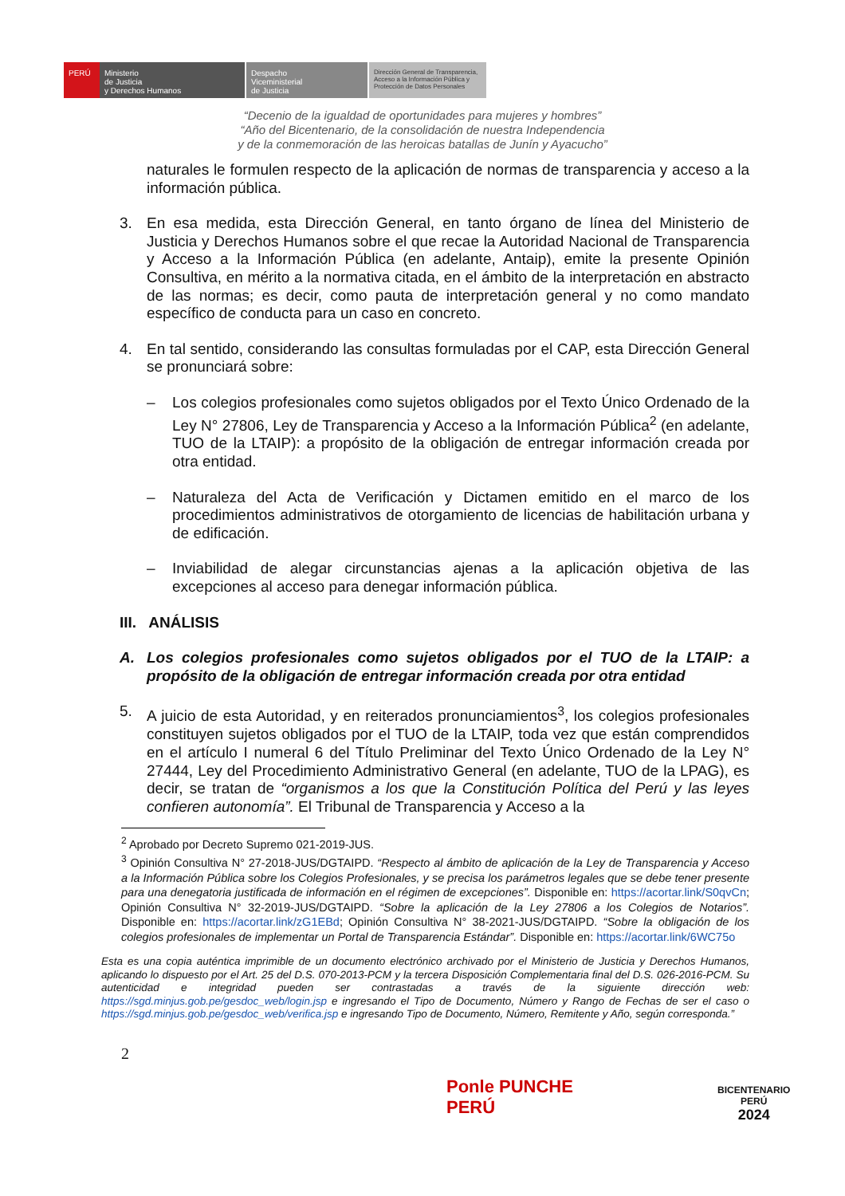PERÚ Ministerio
de Justicia
y Derechos Humanos
Despacho
Viceministerial
de Justicia
Dirección General de Transparencia, Acceso a la Información Pública y Protección de Datos Personales
“Decenio de la igualdad de oportunidades para mujeres y hombres”
“Año del Bicentenario, de la consolidación de nuestra Independencia
y de la conmemoración de las heroicas batallas de Junín y Ayacucho”
naturales le formulen respecto de la aplicación de normas de transparencia y acceso a la información pública.
3. En esa medida, esta Dirección General, en tanto órgano de línea del Ministerio de Justicia y Derechos Humanos sobre el que recae la Autoridad Nacional de Transparencia y Acceso a la Información Pública (en adelante, Antaip), emite la presente Opinión Consultiva, en mérito a la normativa citada, en el ámbito de la interpretación en abstracto de las normas; es decir, como pauta de interpretación general y no como mandato específico de conducta para un caso en concreto.
4. En tal sentido, considerando las consultas formuladas por el CAP, esta Dirección General se pronunciará sobre:
– Los colegios profesionales como sujetos obligados por el Texto Único Ordenado de la Ley N° 27806, Ley de Transparencia y Acceso a la Información Pública<sup>2</sup> (en adelante, TUO de la LTAIP): a propósito de la obligación de entregar información creada por otra entidad.
– Naturaleza del Acta de Verificación y Dictamen emitido en el marco de los procedimientos administrativos de otorgamiento de licencias de habilitación urbana y de edificación.
– Inviabilidad de alegar circunstancias ajenas a la aplicación objetiva de las excepciones al acceso para denegar información pública.
III. ANÁLISIS
A. Los colegios profesionales como sujetos obligados por el TUO de la LTAIP: a propósito de la obligación de entregar información creada por otra entidad
5. A juicio de esta Autoridad, y en reiterados pronunciamientos<sup>3</sup>, los colegios profesionales constituyen sujetos obligados por el TUO de la LTAIP, toda vez que están comprendidos en el artículo I numeral 6 del Título Preliminar del Texto Único Ordenado de la Ley N° 27444, Ley del Procedimiento Administrativo General (en adelante, TUO de la LPAG), es decir, se tratan de “organismos a los que la Constitución Política del Perú y las leyes confieren autonomía”. El Tribunal de Transparencia y Acceso a la
<sup>2</sup> Aprobado por Decreto Supremo 021-2019-JUS.
<sup>3</sup> Opinión Consultiva N° 27-2018-JUS/DGTAIPD. “Respecto al ámbito de aplicación de la Ley de Transparencia y Acceso a la Información Pública sobre los Colegios Profesionales, y se precisa los parámetros legales que se debe tener presente para una denegatoria justificada de información en el régimen de excepciones”. Disponible en: https://acortar.link/S0qvCn; Opinión Consultiva N° 32-2019-JUS/DGTAIPD. “Sobre la aplicación de la Ley 27806 a los Colegios de Notarios”. Disponible en: https://acortar.link/zG1EBd; Opinión Consultiva N° 38-2021-JUS/DGTAIPD. “Sobre la obligación de los colegios profesionales de implementar un Portal de Transparencia Estándar”. Disponible en: https://acortar.link/6WC75o
Esta es una copia auténtica imprimible de un documento electrónico archivado por el Ministerio de Justicia y Derechos Humanos, aplicando lo dispuesto por el Art. 25 del D.S. 070-2013-PCM y la tercera Disposición Complementaria final del D.S. 026-2016-PCM. Su autenticidad e integridad pueden ser contrastadas a través de la siguiente dirección web: https://sgd.minjus.gob.pe/gesdoc_web/login.jsp e ingresando el Tipo de Documento, Número y Rango de Fechas de ser el caso o https://sgd.minjus.gob.pe/gesdoc_web/verifica.jsp e ingresando Tipo de Documento, Número, Remitente y Año, según corresponda.”
2
Ponle PUNCHE
PERÚ
BICENTENARIO
PERÚ
2024